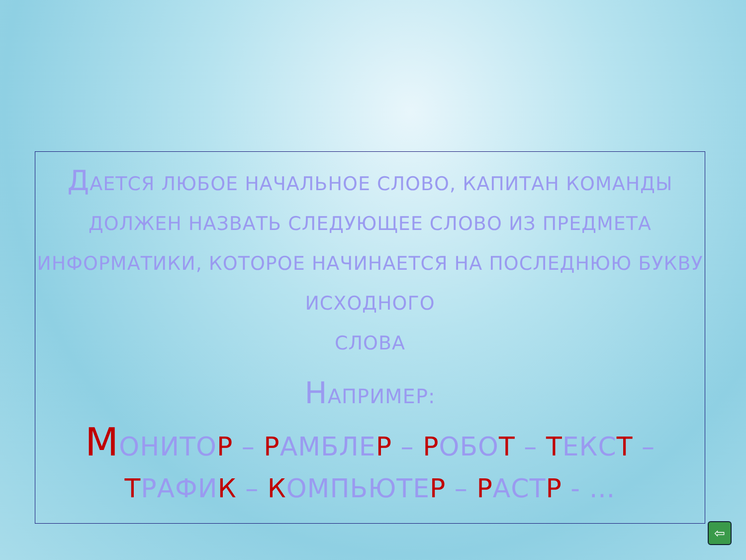ДАЕТСЯ ЛЮБОЕ НАЧАЛЬНОЕ СЛОВО, КАПИТАН КОМАНДЫ ДОЛЖЕН НАЗВАТЬ СЛЕДУЮЩЕЕ СЛОВО ИЗ ПРЕДМЕТА ИНФОРМАТИКИ, КОТОРОЕ НАЧИНАЕТСЯ НА ПОСЛЕДНЮЮ БУКВУ ИСХОДНОГО
СЛОВА
НАПРИМЕР:
МОНИТОР – РАМБЛЕР – РОБОТ – ТЕКСТ – ТРАФИК – КОМПЬЮТЕР – РАСТР - …
⇦